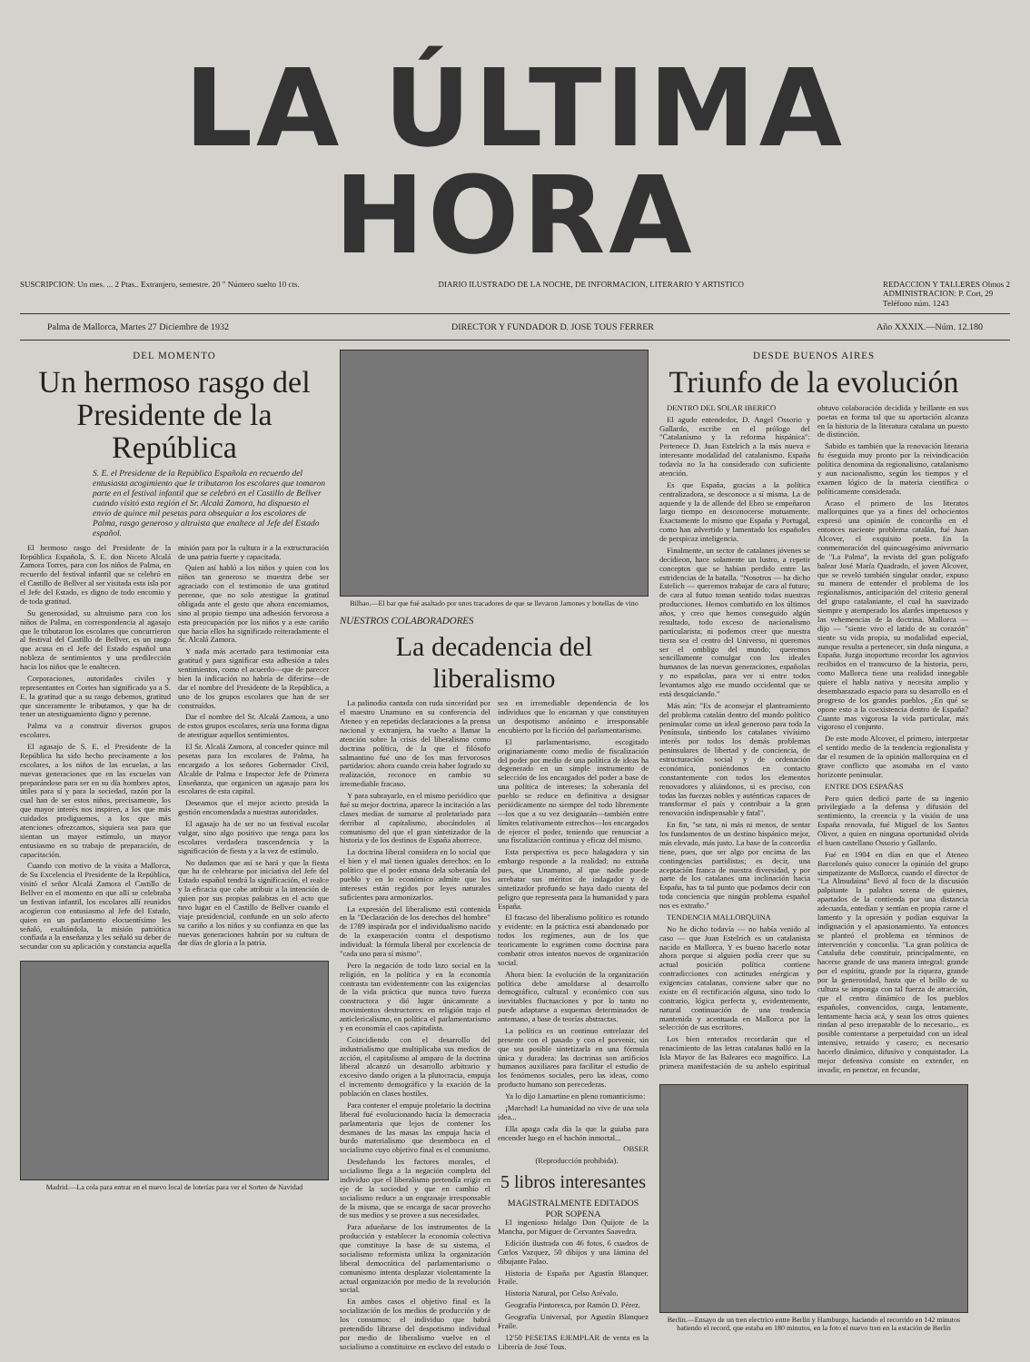LA ÚLTIMA HORA
SUSCRIPCION: Un mes. ... 2 Ptas.. Extranjero, semestre. 20 " Número suelto 10 cts.
DIARIO ILUSTRADO DE LA NOCHE, DE INFORMACION, LITERARIO Y ARTISTICO
REDACCION Y TALLERES Olmos 2
ADMINISTRACION: P. Cort, 29
Teléfono núm. 1243
Palma de Mallorca, Martes 27 Diciembre de 1932 DIRECTOR Y FUNDADOR D. JOSE TOUS FERRER Año XXXIX.—Núm. 12.180
DEL MOMENTO
Un hermoso rasgo del Presidente de la República
S. E. el Presidente de la República Española en recuerdo del entusiasta acogimiento que le tributaron los escolares que tomaron parte en el festival infantil que se celebró en el Castillo de Bellver cuando visitó esta región el Sr. Alcalá Zamora, ha dispuesto el envío de quince mil pesetas para obsequiar a los escolares de Palma, rasgo generoso y altruista que enaltece al Jefe del Estado español.
El hermoso rasgo del Presidente de la República Española, S. E. don Niceto Alcalá Zamora Torres, para con los niños de Palma, en recuerdo del festival infantil que se celebró en el Castillo de Bellver al ser visitada esta isla por el Jefe del Estado, es digno de todo encomio y de toda gratitud.
Su generosidad, su altruismo para con los niños de Palma, en correspondencia al agasajo que le tributaron los escolares que concurrieron al festival del Castillo de Bellver, es un rasgo que acusa en el Jefe del Estado español una nobleza de sentimientos y una predilección hacia los niños que le enaltecen.
Corporaciones, autoridades civiles y representantes en Cortes han significado ya a S. E. la gratitud que a su rasgo debemos, gratitud que sinceramente le tributamos, y que ha de tener un atestiguamiento digno y perenne.
Palma va a construir diversos grupos escolares.
El agasajo de S. E. el Presidente de la República ha sido hecho precisamente a los escolares, a los niños de las escuelas, a las nuevas generaciones que en las escuelas van preparándose para ser en su día hombres aptos, útiles para sí y para la sociedad, razón por la cual han de ser estos niños, precisamente, los que mayor interés nos inspiren, a los que más cuidados prodiguemos, a los que más atenciones ofrezcamos, siquiera sea para que sientan un mayor estímulo, un mayor entusiasmo en su trabajo de preparación, de capacitación.
Cuando con motivo de la visita a Mallorca, de Su Excelencia el Presidente de la República, visitó el señor Alcalá Zamora el Castillo de Bellver en el momento en que allí se celebraba un festivan infantil, los escolares allí reunidos acogieron con entusiasmo al Jefe del Estado, quien en un parlamento elocuentísimo les señaló, exaltándola, la misión patriótica confiada a la enseñanza y les señaló su deber de secundar con su aplicación y constancia aquella misión para por la cultura ir a la extructuración de una patria fuerte y capacitada.
Quien así habló a los niños y quien con los niños tan generoso se muestra debe ser agraciado con el testimonio de una gratitud perenne, que no solo atestigue la gratitud obligada ante el gesto que ahora encomiamos, sino al propio tiempo una adhesión fervorosa a esta preocupación por los niños y a este cariño que hacia ellos ha significado reiteradamente el Sr. Alcalá Zamora.
Y nada más acertado para testimoniar esta gratitud y para significar esta adhesión a tales sentimientos, como el acuerdo—que de parecer bien la indicación no habría de diferirse—de dar el nombre del Presidente de la República, a uno de los grupos escolares que han de ser construídos.
Dar el nombre del Sr. Alcalá Zamora, a uno de estos grupos escolares, sería una forma digna de atestiguar aquellos sentimientos.
El Sr. Alcalá Zamora, al conceder quince mil pesetas para los escolares de Palma, ha encargado a los señores Gobernador Civil, Alcalde de Palma e Inspector Jefe de Primera Enseñanza, que organicen un agasajo para los escolares de esta capital.
Deseamos que el mejor acierto presida la gestión encomendada a nuestras autoridades.
El agasajo ha de ser no un festival escolar vulgar, sino algo positivo que tenga para los escolares verdadera trascendencia y la significación de fiesta y a la vez de estímulo.
No dudamos que así se hará y que la fiesta que ha de celebrarse por iniciativa del Jefe del Estado español tendrá la significación, el realce y la eficacia que cabe atribuir a la intención de quien por sus propias palabras en el acto que tuvo lugar en el Castillo de Bellver cuando el viaje presidencial, confunde en un solo afecto su cariño a los niños y su confianza en que las nuevas generaciones habrán por su cultura de dar días de gloria a la patria.
Madrid.—La cola para entrar en el nuevo local de loterías para ver el Sorteo de Navidad
Bilbao.—El bar que fué asaltado por unos tracadores de que se llevaron Jamones y botellas de vino
NUESTROS COLABORADORES
La decadencia del liberalismo
La palinodia cantada con ruda sinceridad por el maestro Unamuno en su conferencia del Ateneo y en repetidas declaraciones a la prensa nacional y extranjera, ha vuelto a llamar la atención sobre la crisis del liberalismo como doctrina política, de la que el filósofo salmantino fué uno de los mas fervorosos partidarios: ahora cuando creia haber logrado su realización, reconoce en cambio su irremediable fracaso.
Y para subrayarlo, en el mismo periódico que fué su mejor doctrina, aparece la incitación a las clases medias de sumarse al proletariado para derribar al capitalismo, abocándoles al comunismo del que el gran sintetizador de la historia y de los destinos de España aborrece.
La doctrina liberal considera en lo social que el bien y el mal tienen iguales derechos: en lo político que el poder emana dela soberanía del pueblo y en lo económico admite que los intereses están regidos por leyes naturales suficientes para armonizarlos.
La expresión del liberalismo está contenida en la "Declaración de los derechos del hombre" de 1789 inspirada por el individualismo nacido de la exasperación contra el despotismo individual: la fórmula liberal por excelencia de "cada uno para sí mismo".
Pero la negación de todo lazo social en la religión, en la política y en la economía contrasta tan evidentemente con las exigencias de la vida práctica que nunca tuvo fuerza constructora y dió lugar únicamente a movimientos destructores: en religión trajo el anticlericalismo, en política el parlamentarismo y en economía el caos capitalista.
Coincidiendo con el desarrollo del industrialismo que multiplicaba sus medios de acción, el capitalismo al amparo de la doctrina liberal alcanzó un desarrollo arbitrario y excesivo dando origen a la plutocracia, empuja el incremento demográfico y la exación de la población en clases hostiles.
Para contener el empuje proletario la doctrina liberal fué evolucionando hacia la democracia parlamentaria que lejos de contener los desmanes de las masas las empuja hacia el burdo materialismo que desemboca en el socialismo cuyo objetivo final es el comunismo.
Desdeñando los factores morales, el socialismo llega a la negación completa del individuo que el liberalismo pretendía erigir en eje de la sociedad y que en cambio el socialismo reduce a un engranaje irresponsable de la misma, que se encarga de sacar provecho de sus medios y se provee a sus necesidades.
Para adueñarse de los instrumentos de la producción y establecer la economía colectiva que constituye la base de su sistema, el socialismo reformista utiliza la organización liberal democrática del parlamentarismo o comunismo intenta desplazar violentamente la actual organización por medio de la revolución social.
En ambos casos el objetivo final es la socialización de los medios de producción y de los consumos: el individuo que habrá pretendido librarse del despotismo individual por medio de liberalismo vuelve en el socialismo a constituirse en esclavo del estado o sea en irremediable dependencia de los individuos que lo encarnan y que constituyen un despotismo anónimo e irresponsable encubierto por la ficción del parlamentarismo.
El parlamentarismo, escogitado originariamente como medio de fiscalización del poder por medio de una política de ideas ha degenerado en un simple instrumento de selección de los encargados del poder a base de una política de intereses: la soberanía del pueblo se reduce en definitiva a designar periódicamente no siempre del todo libremente—los que a su vez designarán—también entre límites relativamente estrechos—los encargados de ejercer el poder, teniendo que renunciar a una fiscalización continua y eficaz del mismo.
Esta perspectiva es poco halagadora y sin embargo responde a la realidad: no extraña pues, que Unamuno, al que nadie puede arrebatar sus méritos de indagador y de sintetizador profundo se haya dado cuenta del peligro que representa para la humanidad y para España.
El fracaso del liberalismo político es rotundo y evidente: en la práctica está abandonado por todos los regímenes, aun de los que teoricamente lo esgrimen como doctrina para combatir otros intentos nuevos de organización social.
Ahora bien: la evolución de la organización política debe amoldarse al desarrollo demográfico, cultural y económico con sus inevitables fluctuaciones y por lo tanto no puede adaptarse a esquemas determinados de antemano, a base de teorías abstractas.
La política es un continuo entrelazar del presente con el pasado y con el porvenir, sin que sea posible sintetizarla en una fórmula única y duradera: las doctrinas son artificios humanos auxiliares para facilitar el estudio de los fenómenos sociales, pero las ideas, como producto humano son perecederas.
Ya lo dijo Lamartine en pleno romanticismo:
¡Marchad! La humanidad no vive de una sola idea...
Ella apaga cada día la que la guiaba para encender luego en el hachón inmortal...
OBSER
(Reproducción prohibida).
5 libros interesantes
MAGISTRALMENTE EDITADOS POR SOPENA
El ingenioso hidalgo Don Quijote de la Mancha, por Miguer de Cervantes Saavedra.
Edición ilustrada con 46 fotos, 6 cuadros de Carlos Vazquez, 50 dibijos y una lámina del dibujante Palao.
Historia de España por Agustín Blanquer. Fraile.
Historia Natural, por Celso Arévalo.
Geografía Pintoresca, por Ramón D. Pérez.
Geografía Universal, por Agustín Blanquez Fraile.
12'50 PESETAS EJEMPLAR de venta en la Librería de José Tous.
DESDE BUENOS AIRES
Triunfo de la evolución
DENTRO DEL SOLAR IBERICO
El agudo entendedor, D. Angel Ossorio y Gallardo, escribe en el prólogo del "Catalanismo y la reforma hispánica": Pertenece D. Juan Estelrich a la más nueva e interesante modalidad del catalanismo. España todavía no la ha considerado con suficiente atención.
Es que España, gracias a la política centralizadora, se desconoce a sí misma. La de aquende y la de allende del Ebro se empeñaron largo tiempo en desconocerse mutuamente. Exactamente lo mismo que España y Portugal, como han advertido y lamentado los españoles de perspicaz inteligencia.
Finalmente, un sector de catalanes jóvenes se decidieon, hace solamente un lustro, a repetir conceptos que se habían perdido entre las estridencias de la batalla. "Nosotros — ha dicho Estelich — queremos trabajar de cara al futuro; de cara al futuo toman sentido todas nuestras producciones. Hemos combatido en los últimos años, y creo que hemos conseguido algún resultado, todo exceso de nacionalismo particularista; ni podemos creer que nuestra tierra sea el centro del Universo, ni queremos ser el ombligo del mundo; queremos sencillamente comulgar con los ideales humanos de las nuevas generaciones, españolas y no españolas, para ver si entre todos levantamos algo ese mundo occidental que se está desquiciando."
Más aún: "Es de aconsejar el planteamiento del problema catalán dentro del mundo político peninsular como un ideal generoso para toda la Península, sintiendo los catalanes vivísimo interés por todos los demás problemas peninsulares de libertad y de conciencia, de estructuración social y de ordenación económica, poniéndonos en contacto constantemente con todos los elementos renovadores y aliándonos, si es preciso, con todas las fuerzas nobles y auténticas capaces de transformar el país y contribuir a la gran renovación indispensable y fatal".
En fin, "se tata, ni más ni menos, de sentar los fundamentos de un destino hispánico mejor, más elevado, más justo. La base de la concordia tiene, pues, que ser algo por encima de las contingencias partidistas; es decir, una aceptación franca de nuestra diversidad, y por parte de los catalanes una inclinación hacia España, has ta tal punto que podamos decir con toda conciencia que ningún problema español nos es extraño."
TENDENCIA MALLORQUINA
No he dicho todavía — no había venido al caso — que Juan Estelrich es un catalanista nacido en Mallorca. Y es bueno hacerlo notar ahora porque si alguien podía creer que su actual posición política contiene contradicciones con actitudes enérgicas y exigencias catalanas, conviene saber que no existe en él rectificación alguna, sino todo lo contrario, lógica perfecta y, evidentemente, natural continuación de una tendencia mantenida y acentuada en Mallorca por la selección de sus escritores.
Los bien enterados recordarán que el renacimiento de las letras catalanas halló en la Isla Mayor de las Baleares eco magnífico. La primera manifestación de su anhelo espiritual obtuvo colaboración decidida y brillante en sus poetas en forma tal que su aportación alcanza en la historia de la literatura catalana un puesto de distinción.
Sabido es también que la renovación literaria fu éseguida muy pronto por la reivindicación política denomina da regionalismo, catalanismo y aun nacionalismo, según los tiempos y el examen lógico de la materia científica o políticamente considerada.
Acaso el primero de los literatos mallorquines que ya a fines del ochocientos expresó una opinión de concordia en el entonces naciente problema catalán, fué Juan Alcover, el exquisito poeta. En la conmemoración del quincuagésimo aniversario de "La Palma", la revista del gran polígrafo balear José María Quadrado, el joven Alcover, que se reveló también singular orador, expuso su manera de entender el problema de los regionalismos, anticipación del criterio general del grupo catalaniante, el cual ha suavizado siempre y atemperado los alardes impetuosos y las vehemencias de la doctrina. Mallorca — dijo — "siente vivo el latido de su corazón" siente su vida propia, su modalidad especial, aunque resulta a pertenecer, sin duda ninguna, a España. Juzga inoportuno recordar los agravios recibidos en el transcurso de la historia, pero, como Mallorca tiene una realidad innegable quiere el habla nativa y necesita amplio y desembarazado espacio para su desarrollo en el progreso de los grandes pueblos. ¿En qué se opone esto a la coexistencia dentro de España? Cuanto mas vigorosa la vida particular, más vigoroso el conjunto.
De este modo Alcover, el primero, interpretar el sentido medio de la tendencia regionalista y dar el resumen de la opinión mallorquina en el grave conflicto que asomaba en el vasto horizonte peninsular.
ENTRE DOS ESPAÑAS
Pero quien dedicó parte de su ingenio privilegiado a la defensa y difusión del sentimiento, la creencia y la visión de una España renovada, fué Miguel de los Santos Oliver, a quien en ninguna oportunidad olvida el buen castellano Ossorio y Gallardo.
Fué en 1904 en días en que el Ateneo Barcelonés quiso conocer la opinión del grupo simpatizante de Mallorca, cuando el director de "La Almudaina" llevó al foco de la discusión palpitante la palabra serena de quienes, apartados de la contienda por una distancia adecuada, entedían y sentían en propia carne el lamento y la opresión y podían esquivar la indignación y el apasionamiento. Ya entonces se planteó el problema en términos de intervención y concordia. "La gran política de Cataluña debe constituir, principalmente, en hacerse grande de una manera integral: grande por el espíritu, grande por la riqueza, grande por la generosidad, hasta que el brillo de su cultura se imponga con tal fuerza de atracción, que el centro dinámico de los pueblos españoles, convencidos, carga, lentamente, lentamente hacia acá, y sean los otros quienes rindan al peso irreparable de lo necesario... es posible contentarse a perpetuidad con un ideal intensivo, retraido y casero; es necesario hacerlo dinámico, difusivo y conquistador. La mejor defensiva consiste en extender, en invadir, en penetrar, en fecundar,
Berlín.—Ensayo de un tren electrico entre Berlín y Hamburgo, haciendo el recorrido en 142 minutos batiendo el record, que estaba en 180 minutos, en la foto el nuevo tren en la estación de Berlín